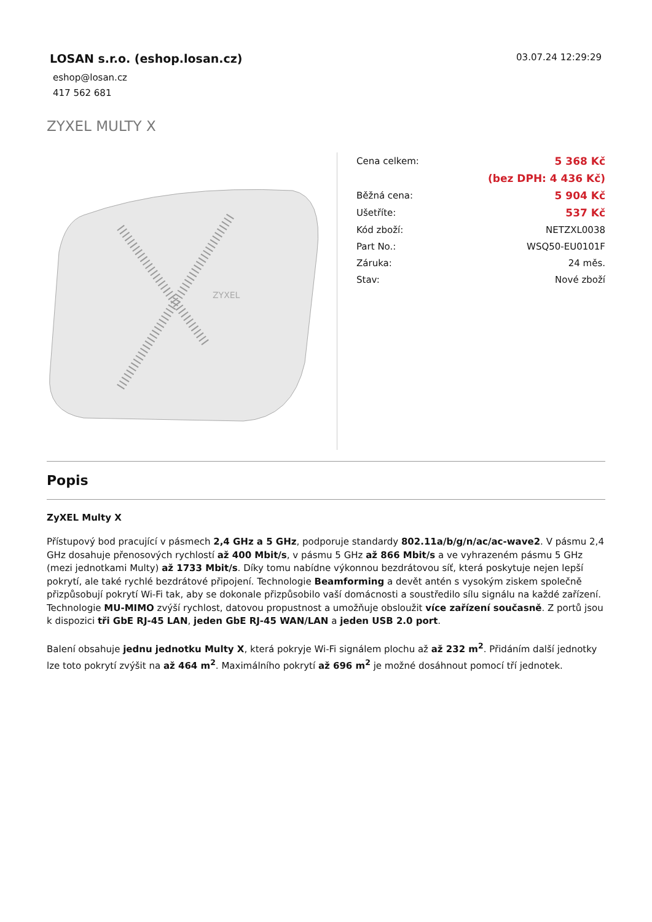LOSAN s.r.o. (eshop.losan.cz)
03.07.24 12:29:29
eshop@losan.cz
417 562 681
ZYXEL MULTY X
ZYXEL
| Cena celkem: | 5 368 Kč |
| | (bez DPH: 4 436 Kč) |
| Běžná cena: | 5 904 Kč |
| Ušetříte: | 537 Kč |
| Kód zboží: | NETZXL0038 |
| Part No.: | WSQ50-EU0101F |
| Záruka: | 24 měs. |
| Stav: | Nové zboží |
Popis
ZyXEL Multy X
Přístupový bod pracující v pásmech 2,4 GHz a 5 GHz, podporuje standardy 802.11a/b/g/n/ac/ac-wave2. V pásmu 2,4 GHz dosahuje přenosových rychlostí až 400 Mbit/s, v pásmu 5 GHz až 866 Mbit/s a ve vyhrazeném pásmu 5 GHz (mezi jednotkami Multy) až 1733 Mbit/s. Díky tomu nabídne výkonnou bezdrátovou síť, která poskytuje nejen lepší pokrytí, ale také rychlé bezdrátové připojení. Technologie Beamforming a devět antén s vysokým ziskem společně přizpůsobují pokrytí Wi-Fi tak, aby se dokonale přizpůsobilo vaší domácnosti a soustředilo sílu signálu na každé zařízení. Technologie MU-MIMO zvýší rychlost, datovou propustnost a umožňuje obsloužit více zařízení současně. Z portů jsou k dispozici tři GbE RJ-45 LAN, jeden GbE RJ-45 WAN/LAN a jeden USB 2.0 port.
Balení obsahuje jednu jednotku Multy X, která pokryje Wi-Fi signálem plochu až až 232 m<sup>2</sup>. Přidáním další jednotky lze toto pokrytí zvýšit na až 464 m<sup>2</sup>. Maximálního pokrytí až 696 m<sup>2</sup> je možné dosáhnout pomocí tří jednotek.